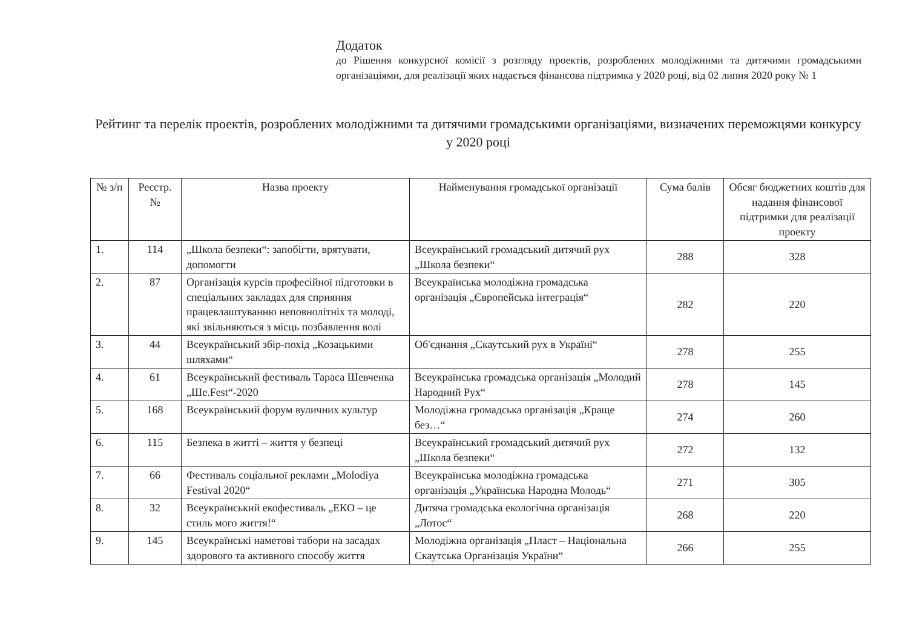Додаток
до Рішення конкурсної комісії з розгляду проектів, розроблених молодіжними та дитячими громадськими організаціями, для реалізації яких надається фінансова підтримка у 2020 році, від 02 липня 2020 року № 1
Рейтинг та перелік проектів, розроблених молодіжними та дитячими громадськими організаціями, визначених переможцями конкурсу у 2020 році
| № з/п | Реєстр. № | Назва проекту | Найменування громадської організації | Сума балів | Обсяг бюджетних коштів для надання фінансової підтримки для реалізації проекту |
| --- | --- | --- | --- | --- | --- |
| 1. | 114 | „Школа безпеки“: запобігти, врятувати, допомогти | Всеукраїнський громадський дитячий рух „Школа безпеки“ | 288 | 328 |
| 2. | 87 | Організація курсів професійної підготовки в спеціальних закладах для сприяння працевлаштуванню неповнолітніх та молоді, які звільняються з місць позбавлення волі | Всеукраїнська молодіжна громадська організація „Європейська інтеграція“ | 282 | 220 |
| 3. | 44 | Всеукраїнський збір-похід „Козацькими шляхами“ | Об'єднання „Скаутський рух в Україні“ | 278 | 255 |
| 4. | 61 | Всеукраїнський фестиваль Тараса Шевченка „Ше.Fest“-2020 | Всеукраїнська громадська організація „Молодий Народний Рух“ | 278 | 145 |
| 5. | 168 | Всеукраїнський форум вуличних культур | Молодіжна громадська організація „Краще без…“ | 274 | 260 |
| 6. | 115 | Безпека в житті – життя у безпеці | Всеукраїнський громадський дитячий рух „Школа безпеки“ | 272 | 132 |
| 7. | 66 | Фестиваль соціальної реклами „Molodiya Festival 2020“ | Всеукраїнська молодіжна громадська організація „Українська Народна Молодь“ | 271 | 305 |
| 8. | 32 | Всеукраїнський екофестиваль „ЕКО – це стиль мого життя!“ | Дитяча громадська екологічна організація „Лотос“ | 268 | 220 |
| 9. | 145 | Всеукраїнські наметові табори на засадах здорового та активного способу життя | Молодіжна організація „Пласт – Національна Скаутська Організація України“ | 266 | 255 |